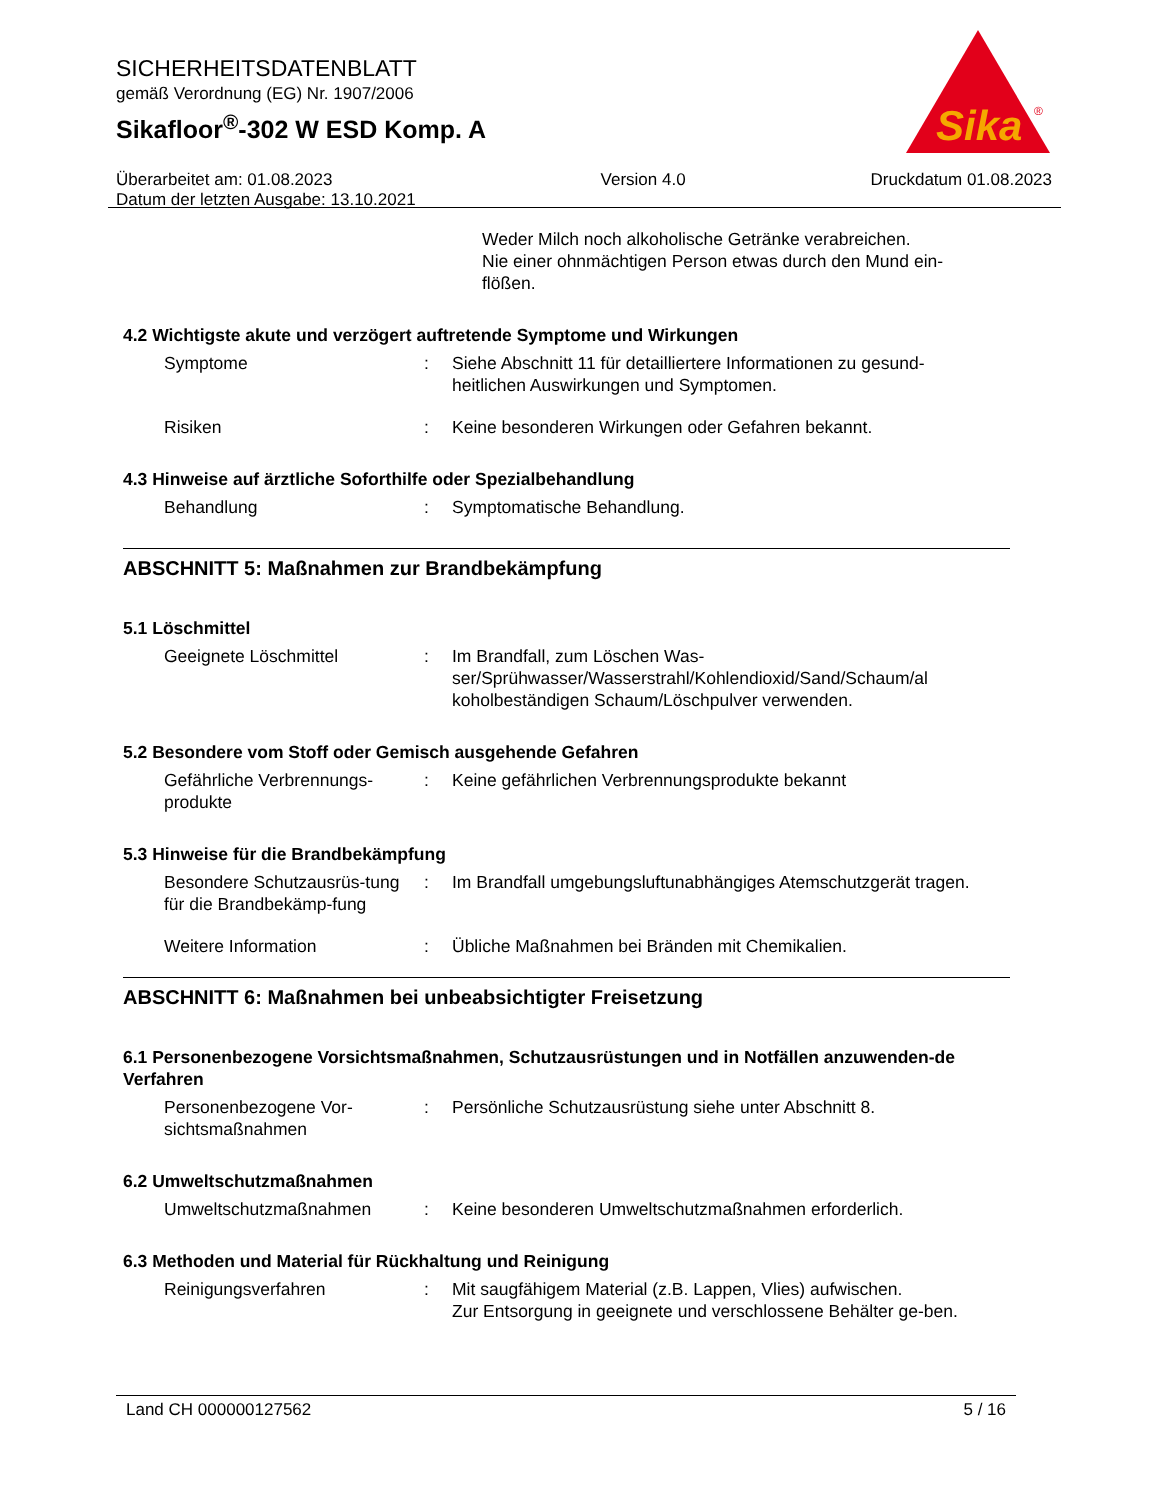SICHERHEITSDATENBLATT
gemäß Verordnung (EG) Nr. 1907/2006
Sikafloor<sup>®</sup>-302 W ESD Komp. A
Überarbeitet am: 01.08.2023
Datum der letzten Ausgabe: 13.10.2021 Version 4.0 Druckdatum 01.08.2023
Sika
®
Weder Milch noch alkoholische Getränke verabreichen.
Nie einer ohnmächtigen Person etwas durch den Mund ein-
flößen.
4.2 Wichtigste akute und verzögert auftretende Symptome und Wirkungen
Symptome : Siehe Abschnitt 11 für detailliertere Informationen zu gesund-heitlichen Auswirkungen und Symptomen.
Risiken : Keine besonderen Wirkungen oder Gefahren bekannt.
4.3 Hinweise auf ärztliche Soforthilfe oder Spezialbehandlung
Behandlung : Symptomatische Behandlung.
ABSCHNITT 5: Maßnahmen zur Brandbekämpfung
5.1 Löschmittel
Geeignete Löschmittel : Im Brandfall, zum Löschen Was-ser/Sprühwasser/Wasserstrahl/Kohlendioxid/Sand/Schaum/al koholbeständigen Schaum/Löschpulver verwenden.
5.2 Besondere vom Stoff oder Gemisch ausgehende Gefahren
Gefährliche Verbrennungs-produkte
: Keine gefährlichen Verbrennungsprodukte bekannt
5.3 Hinweise für die Brandbekämpfung
Besondere Schutzausrüs-tung für die Brandbekämp-fung
: Im Brandfall umgebungsluftunabhängiges Atemschutzgerät tragen.
Weitere Information : Übliche Maßnahmen bei Bränden mit Chemikalien.
ABSCHNITT 6: Maßnahmen bei unbeabsichtigter Freisetzung
6.1 Personenbezogene Vorsichtsmaßnahmen, Schutzausrüstungen und in Notfällen anzuwenden-de Verfahren
Personenbezogene Vor-sichtsmaßnahmen
: Persönliche Schutzausrüstung siehe unter Abschnitt 8.
6.2 Umweltschutzmaßnahmen
Umweltschutzmaßnahmen : Keine besonderen Umweltschutzmaßnahmen erforderlich.
6.3 Methoden und Material für Rückhaltung und Reinigung
Reinigungsverfahren : Mit saugfähigem Material (z.B. Lappen, Vlies) aufwischen.
Zur Entsorgung in geeignete und verschlossene Behälter ge-ben.
Land CH 000000127562 5 / 16